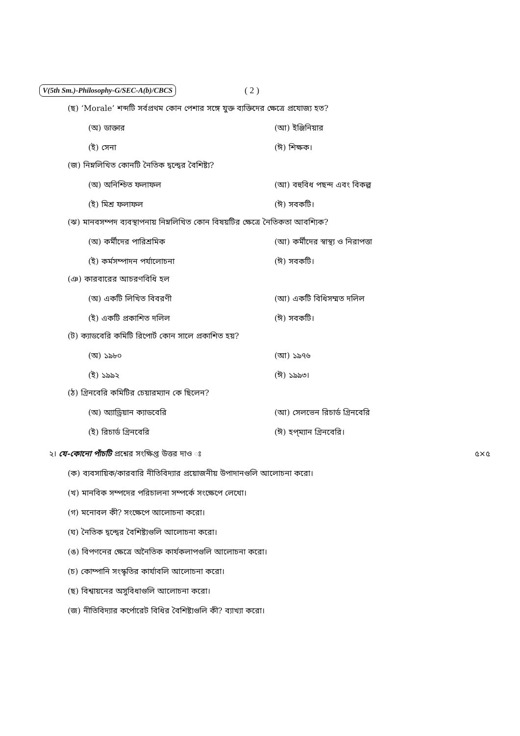V(5th Sm.)-Philosophy-G/SEC-A(b)/CBCS ( 2 )
(ছ) ‘Morale’ শব্দটি সর্বপ্রথম কোন পেশার সঙ্গে যুক্ত ব্যক্তিদের ক্ষেত্রে প্রযোজ্য হত?
(অ) ডাক্তার (আ) ইঞ্জিনিয়ার
(ই) সেনা (ঈ) শিক্ষক।
(জ) নিম্নলিখিত কোনটি নৈতিক দ্বন্দ্বের বৈশিষ্ট্য?
(অ) অনিশ্চিত ফলাফল (আ) বহুবিধ পছন্দ এবং বিকল্প
(ই) মিশ্র ফলাফল (ঈ) সবকটি।
(ঝ) মানবসম্পদ ব্যবস্থাপনায় নিম্নলিখিত কোন বিষয়টির ক্ষেত্রে নৈতিকতা আবশ্যিক?
(অ) কর্মীদের পারিশ্রমিক (আ) কর্মীদের স্বাস্থ্য ও নিরাপত্তা
(ই) কর্মসম্পাদন পর্যালোচনা (ঈ) সবকটি।
(ঞ) কারবারের আচরণবিধি হল
(অ) একটি লিখিত বিবরণী (আ) একটি বিধিসম্মত দলিল
(ই) একটি প্রকাশিত দলিল (ঈ) সবকটি।
(ট) ক্যাডবেরি কমিটি রিপোর্ট কোন সালে প্রকাশিত হয়?
(অ) ১৯৮০ (আ) ১৯৭৬
(ই) ১৯৯২ (ঈ) ১৯৯৩।
(ঠ) গ্রিনবেরি কমিটির চেয়ারম্যান কে ছিলেন?
(অ) অ্যাড্রিয়ান ক্যাডবেরি (আ) সেলভেন রিচার্ড গ্রিনবেরি
(ই) রিচার্ড গ্রিনবেরি (ঈ) হপ্‌ম্যান গ্রিনবেরি।
২। যে-কোনো পাঁচটি প্রশ্নের সংক্ষিপ্ত উত্তর দাও ঃ ৫×৫
(ক) ব্যবসায়িক/কারবারি নীতিবিদ্যার প্রয়োজনীয় উপাদানগুলি আলোচনা করো।
(খ) মানবিক সম্পদের পরিচালনা সম্পর্কে সংক্ষেপে লেখো।
(গ) মনোবল কী? সংক্ষেপে আলোচনা করো।
(ঘ) নৈতিক দ্বন্দ্বের বৈশিষ্ট্যগুলি আলোচনা করো।
(ঙ) বিপণনের ক্ষেত্রে অনৈতিক কার্যকলাপগুলি আলোচনা করো।
(চ) কোম্পানি সংস্কৃতির কার্যাবলি আলোচনা করো।
(ছ) বিশ্বায়নের অসুবিধাগুলি আলোচনা করো।
(জ) নীতিবিদ্যার কর্পোরেট বিধির বৈশিষ্ট্যগুলি কী? ব্যাখ্যা করো।